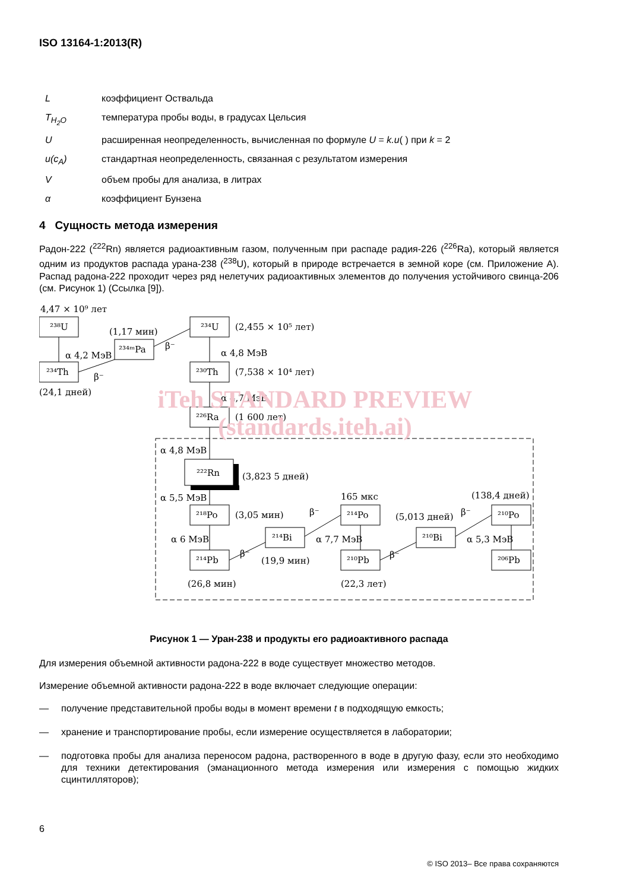ISO 13164-1:2013(R)
| L | коэффициент Оствальда |
| T<sub>H<sub>2</sub>O</sub> | температура пробы воды, в градусах Цельсия |
| U | расширенная неопределенность, вычисленная по формуле U = k.u ( ) при k = 2 |
| u(c<sub>A</sub>) | стандартная неопределенность, связанная с результатом измерения |
| V | объем пробы для анализа, в литрах |
| α | коэффициент Бунзена |
4 Сущность метода измерения
Радон-222 (<sup>222</sup>Rn) является радиоактивным газом, полученным при распаде радия-226 (<sup>226</sup>Ra), который является одним из продуктов распада урана-238 (<sup>238</sup>U), который в природе встречается в земной коре (см. Приложение А). Распад радона-222 проходит через ряд нелетучих радиоактивных элементов до получения устойчивого свинца-206 (см. Рисунок 1) (Ссылка [9]).
4,47 × 10⁹ лет
²³⁸U
²³⁴Th
(24,1 дней)
α 4,2 МэВ
β⁻
²³⁴ᵐPa
(1,17 мин)
β⁻
²³⁴U
(2,455 × 10⁵ лет)
α 4,8 МэВ
²³⁰Th
(7,538 × 10⁴ лет)
α 4,7 МэВ
²²⁶Ra
(1 600 лет)
α 4,8 МэВ
²²²Rn
(3,823 5 дней)
α 5,5 МэВ
²¹⁸Po
(3,05 мин)
α 6 МэВ
²¹⁴Pb
(26,8 мин)
β⁻
²¹⁴Bi
(19,9 мин)
β⁻
165 мкс
²¹⁴Po
α 7,7 МэВ
²¹⁰Pb
(22,3 лет)
β⁻
(5,013 дней)
²¹⁰Bi
β⁻
(138,4 дней)
²¹⁰Po
α 5,3 МэВ
²⁰⁶Pb
Рисунок 1 — Уран-238 и продукты его радиоактивного распада
Для измерения объемной активности радона-222 в воде существует множество методов.
Измерение объемной активности радона-222 в воде включает следующие операции:
— получение представительной пробы воды в момент времени t в подходящую емкость;
— хранение и транспортирование пробы, если измерение осуществляется в лаборатории;
— подготовка пробы для анализа переносом радона, растворенного в воде в другую фазу, если это необходимо для техники детектирования (эманационного метода измерения или измерения с помощью жидких сцинтилляторов);
iTeh STANDARD PREVIEW
(standards.iteh.ai)
6
© ISO 2013– Все права сохраняются